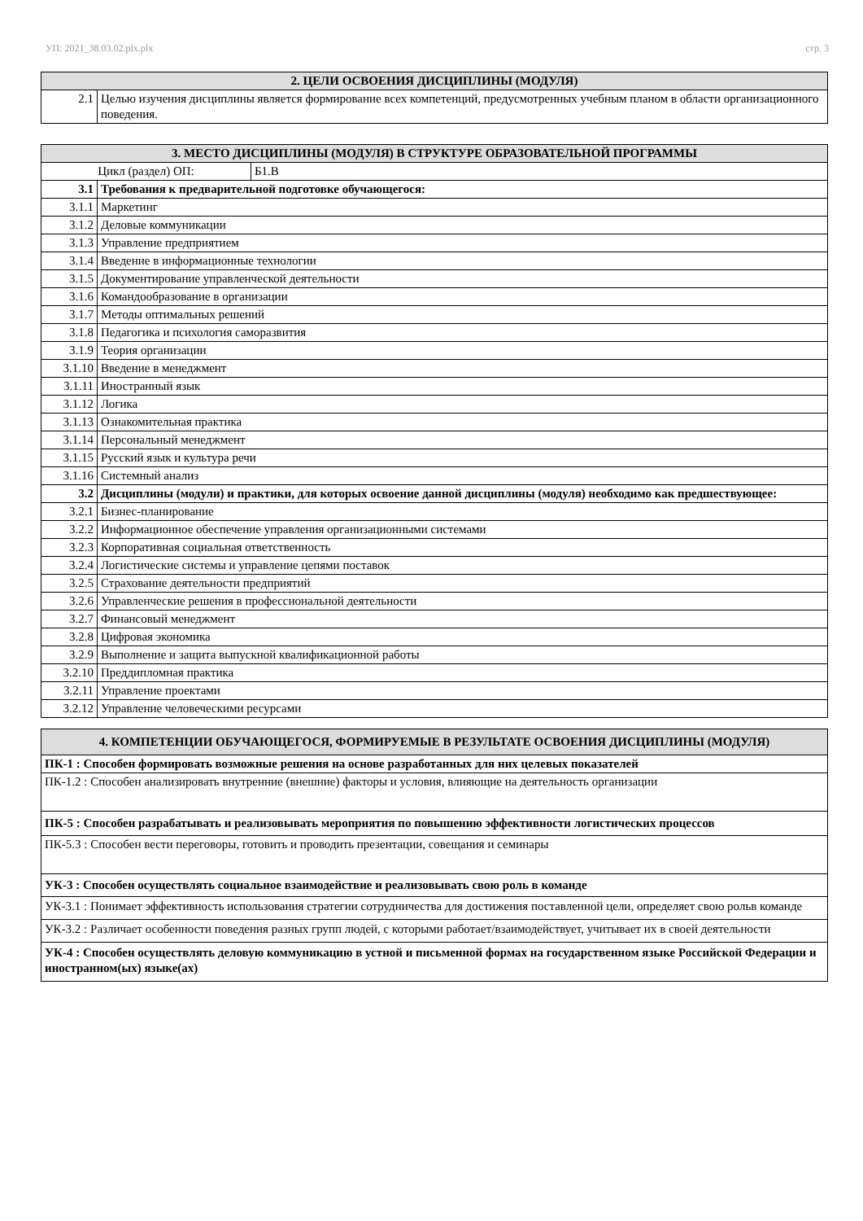УП: 2021_38.03.02.plx.plx стр. 3
| 2. ЦЕЛИ ОСВОЕНИЯ ДИСЦИПЛИНЫ (МОДУЛЯ) | |
| --- | --- |
| 2.1 | Целью изучения дисциплины является формирование всех компетенций, предусмотренных учебным планом в области организационного поведения. |
| 3. МЕСТО ДИСЦИПЛИНЫ (МОДУЛЯ) В СТРУКТУРЕ ОБРАЗОВАТЕЛЬНОЙ ПРОГРАММЫ | | |
| --- | --- | --- |
| Цикл (раздел) ОП: | | Б1.В |
| 3.1 | Требования к предварительной подготовке обучающегося: | |
| 3.1.1 | Маркетинг | |
| 3.1.2 | Деловые коммуникации | |
| 3.1.3 | Управление предприятием | |
| 3.1.4 | Введение в информационные технологии | |
| 3.1.5 | Документирование управленческой деятельности | |
| 3.1.6 | Командообразование в организации | |
| 3.1.7 | Методы оптимальных решений | |
| 3.1.8 | Педагогика и психология саморазвития | |
| 3.1.9 | Теория организации | |
| 3.1.10 | Введение в менеджмент | |
| 3.1.11 | Иностранный язык | |
| 3.1.12 | Логика | |
| 3.1.13 | Ознакомительная практика | |
| 3.1.14 | Персональный менеджмент | |
| 3.1.15 | Русский язык и культура речи | |
| 3.1.16 | Системный анализ | |
| 3.2 | Дисциплины (модули) и практики, для которых освоение данной дисциплины (модуля) необходимо как предшествующее: | |
| 3.2.1 | Бизнес-планирование | |
| 3.2.2 | Информационное обеспечение управления организационными системами | |
| 3.2.3 | Корпоративная социальная ответственность | |
| 3.2.4 | Логистические системы и управление цепями поставок | |
| 3.2.5 | Страхование деятельности предприятий | |
| 3.2.6 | Управленческие решения в профессиональной деятельности | |
| 3.2.7 | Финансовый менеджмент | |
| 3.2.8 | Цифровая экономика | |
| 3.2.9 | Выполнение и защита выпускной квалификационной работы | |
| 3.2.10 | Преддипломная практика | |
| 3.2.11 | Управление проектами | |
| 3.2.12 | Управление человеческими ресурсами | |
| 4. КОМПЕТЕНЦИИ ОБУЧАЮЩЕГОСЯ, ФОРМИРУЕМЫЕ В РЕЗУЛЬТАТЕ ОСВОЕНИЯ ДИСЦИПЛИНЫ (МОДУЛЯ) |
| --- |
| ПК-1 : Способен формировать возможные решения на основе разработанных для них целевых показателей |
| ПК-1.2 : Способен анализировать внутренние (внешние) факторы и условия, влияющие на деятельность организации |
| ПК-5 : Способен разрабатывать и реализовывать мероприятия по повышению эффективности логистических процессов |
| ПК-5.3 : Способен вести переговоры, готовить и проводить презентации, совещания и семинары |
| УК-3 : Способен осуществлять социальное взаимодействие и реализовывать свою роль в команде |
| УК-3.1 : Понимает эффективность использования стратегии сотрудничества для достижения поставленной цели, определяет свою рольв команде |
| УК-3.2 : Различает особенности поведения разных групп людей, с которыми работает/взаимодействует, учитывает их в своей деятельности |
| УК-4 : Способен осуществлять деловую коммуникацию в устной и письменной формах на государственном языке Российской Федерации и иностранном(ых) языке(ах) |